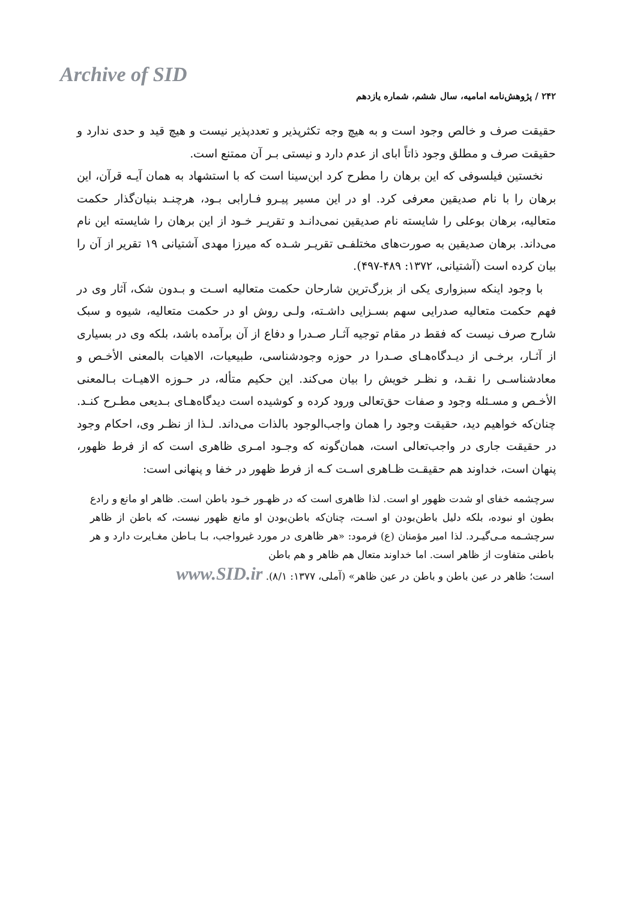Archive of SID
۲۴۲ / پژوهش‌نامه امامیه، سال ششم، شماره یازدهم
حقیقت صرف و خالص وجود است و به هیچ وجه تکثرپذیر و تعددپذیر نیست و هیچ قید و حدی ندارد و حقیقت صرف و مطلق وجود ذاتاً ابای از عدم دارد و نیستی بـر آن ممتنع است.
نخستین فیلسوفی که این برهان را مطرح کرد ابن‌سینا است که با استشهاد به همان آیـه قرآن، این برهان را با نام صدیقین معرفی کرد. او در این مسیر پیـرو فـارابی بـود، هرچنـد بنیان‌گذار حکمت متعالیه، برهان بوعلی را شایسته نام صدیقین نمی‌دانـد و تقریـر خـود از این برهان را شایسته این نام می‌داند. برهان صدیقین به صورت‌های مختلفـی تقریـر شـده که میرزا مهدی آشتیانی ۱۹ تقریر از آن را بیان کرده است (آشتیانی، ۱۳۷۲: ۴۸۹-۴۹۷).
با وجود اینکه سبزواری یکی از بزرگ‌ترین شارحان حکمت متعالیه اسـت و بـدون شک، آثار وی در فهم حکمت متعالیه صدرایی سهم بسـزایی داشـته، ولـی روش او در حکمت متعالیه، شیوه و سبک شارح صرف نیست که فقط در مقام توجیه آثـار صـدرا و دفاع از آن برآمده باشد، بلکه وی در بسیاری از آثـار، برخـی از دیـدگاه‌هـای صـدرا در حوزه وجودشناسی، طبیعیات، الاهیات بالمعنی الأخـص و معادشناسـی را نقـد، و نظـر خویش را بیان می‌کند. این حکیم متأله، در حـوزه الاهیـات بـالمعنی الأخـص و مسـئله وجود و صفات حق‌تعالی ورود کرده و کوشیده است دیدگاه‌هـای بـدیعی مطـرح کنـد. چنان‌که خواهیم دید، حقیقت وجود را همان واجب‌الوجود بالذات می‌داند. لـذا از نظـر وی، احکام وجود در حقیقت جاری در واجب‌تعالی است، همان‌گونه که وجـود امـری ظاهری است که از فرط ظهور، پنهان است، خداوند هم حقیقـت ظـاهری اسـت کـه از فرط ظهور در خفا و پنهانی است:
سرچشمه خفای او شدت ظهور او است. لذا ظاهری است که در ظهـور خـود باطن است. ظاهر او مانع و رادع بطون او نبوده، بلکه دلیل باطن‌بودن او اسـت، چنان‌که باطن‌بودن او مانع ظهور نیست، که باطن از ظاهر سرچشـمه مـی‌گیـرد. لذا امیر مؤمنان (ع) فرمود: «هر ظاهری در مورد غیرواجب، بـا بـاطن مغـایرت دارد و هر باطنی متفاوت از ظاهر است. اما خداوند متعال هم ظاهر و هم باطن
است؛ ظاهر در عین باطن و باطن در عین ظاهر» (آملی، ۱۳۷۷: ۸/۱). www.SID.ir